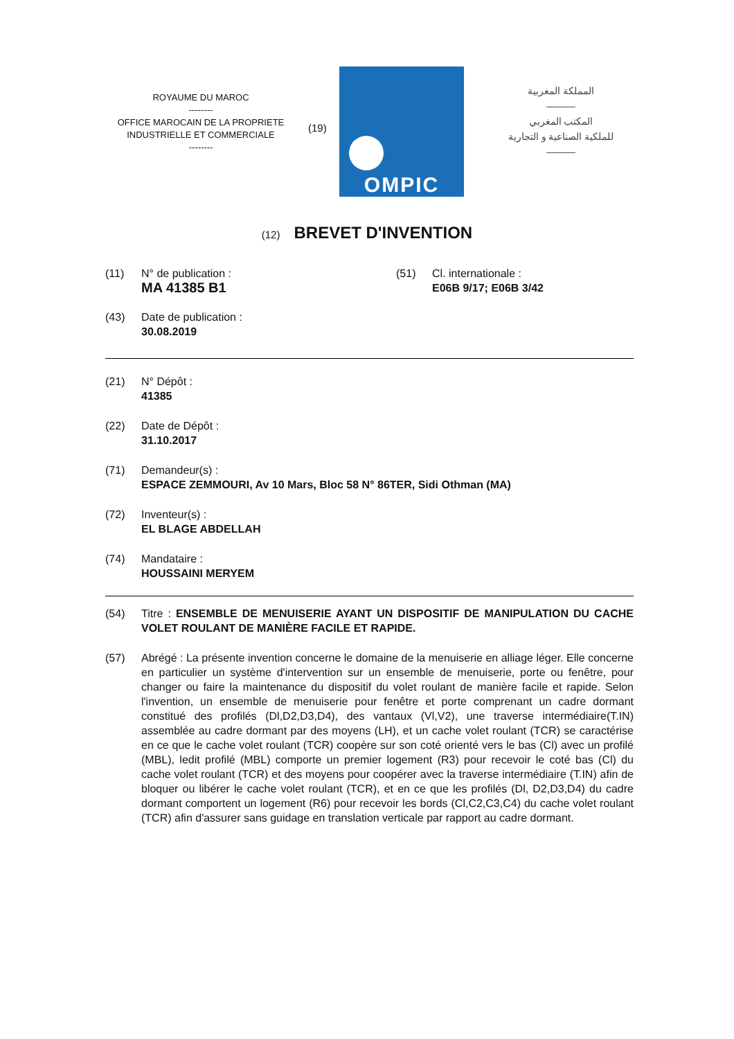ROYAUME DU MAROC
--------
OFFICE MAROCAIN DE LA PROPRIETE
INDUSTRIELLE ET COMMERCIALE
--------
(19)
OMPIC
المملكة المغربية
———
المكتب المغربي
للملكية الصناعية و التجارية
———
(12) BREVET D'INVENTION
(11) N° de publication :
MA 41385 B1
(51) Cl. internationale :
E06B 9/17; E06B 3/42
(43) Date de publication :
30.08.2019
(21) N° Dépôt :
41385
(22) Date de Dépôt :
31.10.2017
(71) Demandeur(s) :
ESPACE ZEMMOURI, Av 10 Mars, Bloc 58 N° 86TER, Sidi Othman (MA)
(72) Inventeur(s) :
EL BLAGE ABDELLAH
(74) Mandataire :
HOUSSAINI MERYEM
(54) Titre : ENSEMBLE DE MENUISERIE AYANT UN DISPOSITIF DE MANIPULATION DU CACHE VOLET ROULANT DE MANIÈRE FACILE ET RAPIDE.
(57) Abrégé : La présente invention concerne le domaine de la menuiserie en alliage léger. Elle concerne en particulier un système d'intervention sur un ensemble de menuiserie, porte ou fenêtre, pour changer ou faire la maintenance du dispositif du volet roulant de manière facile et rapide. Selon l'invention, un ensemble de menuiserie pour fenêtre et porte comprenant un cadre dormant constitué des profilés (Dl,D2,D3,D4), des vantaux (Vl,V2), une traverse intermédiaire(T.IN) assemblée au cadre dormant par des moyens (LH), et un cache volet roulant (TCR) se caractérise en ce que le cache volet roulant (TCR) coopère sur son coté orienté vers le bas (Cl) avec un profilé (MBL), ledit profilé (MBL) comporte un premier logement (R3) pour recevoir le coté bas (Cl) du cache volet roulant (TCR) et des moyens pour coopérer avec la traverse intermédiaire (T.IN) afin de bloquer ou libérer le cache volet roulant (TCR), et en ce que les profilés (Dl, D2,D3,D4) du cadre dormant comportent un logement (R6) pour recevoir les bords (Cl,C2,C3,C4) du cache volet roulant (TCR) afin d'assurer sans guidage en translation verticale par rapport au cadre dormant.